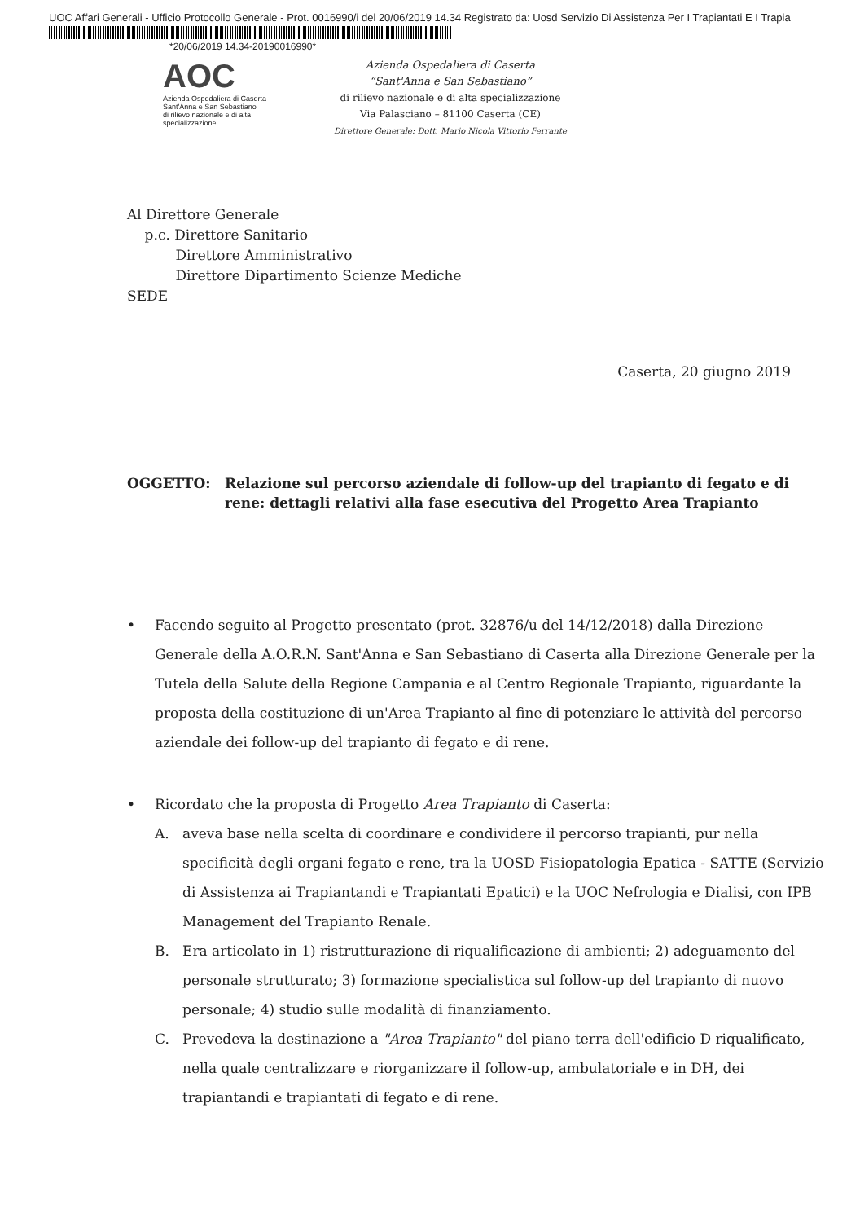UOC Affari Generali - Ufficio Protocollo Generale - Prot. 0016990/i del 20/06/2019 14.34 Registrato da: Uosd Servizio Di Assistenza Per I Trapiantati E I Trapia
*20/06/2019 14.34-20190016990*
AOC
Azienda Ospedaliera di Caserta
Sant'Anna e San Sebastiano
di rilievo nazionale e di alta specializzazione
Azienda Ospedaliera di Caserta
“Sant'Anna e San Sebastiano”
di rilievo nazionale e di alta specializzazione
Via Palasciano – 81100 Caserta (CE)
Direttore Generale: Dott. Mario Nicola Vittorio Ferrante
Al Direttore Generale
p.c. Direttore Sanitario
Direttore Amministrativo
Direttore Dipartimento Scienze Mediche
SEDE
Caserta, 20 giugno 2019
OGGETTO: Relazione sul percorso aziendale di follow-up del trapianto di fegato e di rene: dettagli relativi alla fase esecutiva del Progetto Area Trapianto
• Facendo seguito al Progetto presentato (prot. 32876/u del 14/12/2018) dalla Direzione Generale della A.O.R.N. Sant'Anna e San Sebastiano di Caserta alla Direzione Generale per la Tutela della Salute della Regione Campania e al Centro Regionale Trapianto, riguardante la proposta della costituzione di un'Area Trapianto al fine di potenziare le attività del percorso aziendale dei follow-up del trapianto di fegato e di rene.
• Ricordato che la proposta di Progetto Area Trapianto di Caserta:
A. aveva base nella scelta di coordinare e condividere il percorso trapianti, pur nella specificità degli organi fegato e rene, tra la UOSD Fisiopatologia Epatica - SATTE (Servizio di Assistenza ai Trapiantandi e Trapiantati Epatici) e la UOC Nefrologia e Dialisi, con IPB Management del Trapianto Renale.
B. Era articolato in 1) ristrutturazione di riqualificazione di ambienti; 2) adeguamento del personale strutturato; 3) formazione specialistica sul follow-up del trapianto di nuovo personale; 4) studio sulle modalità di finanziamento.
C. Prevedeva la destinazione a "Area Trapianto" del piano terra dell'edificio D riqualificato, nella quale centralizzare e riorganizzare il follow-up, ambulatoriale e in DH, dei trapiantandi e trapiantati di fegato e di rene.